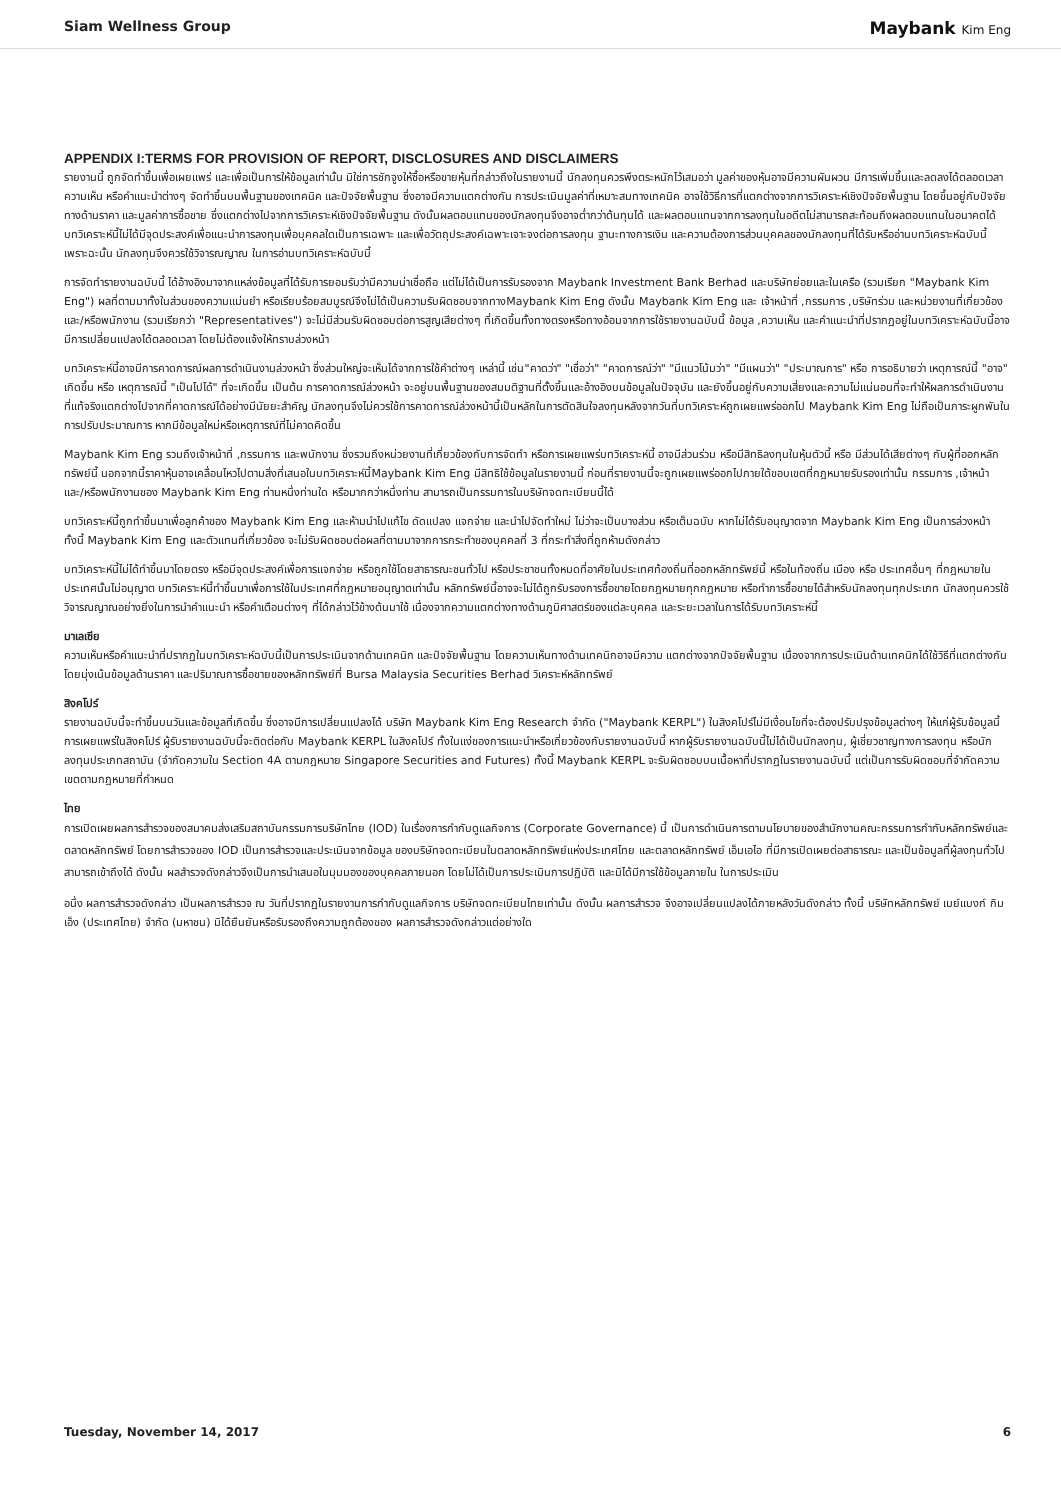Siam Wellness Group
Maybank Kim Eng
APPENDIX I:TERMS FOR PROVISION OF REPORT, DISCLOSURES AND DISCLAIMERS
รายงานนี้ ถูกจัดทำขึ้นเพื่อเผยแพร่ และเพื่อเป็นการให้ข้อมูลเท่านั้น มิใช่การชักจูงให้ซื้อหรือขายหุ้นที่กล่าวถึงในรายงานนี้ นักลงทุนควรพึงตระหนักไว้เสมอว่า มูลค่าของหุ้นอาจมีความผันผวน มีการเพิ่มขึ้นและลดลงได้ตลอดเวลา ความเห็น หรือคำแนะนำต่างๆ จัดทำขึ้นบนพื้นฐานของเทคนิค และปัจจัยพื้นฐาน ซึ่งอาจมีความแตกต่างกัน การประเมินมูลค่าที่เหมาะสมทางเทคนิค อาจใช้วิธีการที่แตกต่างจากการวิเคราะห์เชิงปัจจัยพื้นฐาน โดยขึ้นอยู่กับปัจจัยทางด้านราคา และมูลค่าการซื้อขาย ซึ่งแตกต่างไปจากการวิเคราะห์เชิงปัจจัยพื้นฐาน ดังนั้นผลตอบแทนของนักลงทุนจึงอาจต่ำกว่าต้นทุนได้ และผลตอบแทนจากการลงทุนในอดีตไม่สามารถสะท้อนถึงผลตอบแทนในอนาคตได้ บทวิเคราะห์นี้ไม่ได้มีจุดประสงค์เพื่อแนะนำการลงทุนเพื่อบุคคลใดเป็นการเฉพาะ และเพื่อวัตถุประสงค์เฉพาะเจาะจงต่อการลงทุน ฐานะทางการเงิน และความต้องการส่วนบุคคลของนักลงทุนที่ได้รับหรืออ่านบทวิเคราะห์ฉบับนี้ เพราะฉะนั้น นักลงทุนจึงควรใช้วิจารณญาณ ในการอ่านบทวิเคราะห์ฉบับนี้
การจัดทำรายงานฉบับนี้ ได้อ้างอิงมาจากแหล่งข้อมูลที่ได้รับการยอมรับว่ามีความน่าเชื่อถือ แต่ไม่ได้เป็นการรับรองจาก Maybank Investment Bank Berhad และบริษัทย่อยและในเครือ (รวมเรียก "Maybank Kim Eng") ผลที่ตามมาทั้งในส่วนของความแม่นยำ หรือเรียบร้อยสมบูรณ์จึงไม่ได้เป็นความรับผิดชอบจากทางMaybank Kim Eng ดังนั้น Maybank Kim Eng และ เจ้าหน้าที่ ,กรรมการ ,บริษัทร่วม และหน่วยงานที่เกี่ยวข้อง และ/หรือพนักงาน (รวมเรียกว่า "Representatives") จะไม่มีส่วนรับผิดชอบต่อการสูญเสียต่างๆ ที่เกิดขึ้นทั้งทางตรงหรือทางอ้อมจากการใช้รายงานฉบับนี้ ข้อมูล ,ความเห็น และคำแนะนำที่ปรากฏอยู่ในบทวิเคราะห์ฉบับนี้อาจมีการเปลี่ยนแปลงได้ตลอดเวลา โดยไม่ต้องแจ้งให้ทราบล่วงหน้า
บทวิเคราะห์นี้อาจมีการคาดการณ์ผลการดำเนินงานล่วงหน้า ซึ่งส่วนใหญ่จะเห็นได้จากการใช้คำต่างๆ เหล่านี้ เช่น"คาดว่า" "เชื่อว่า" "คาดการณ์ว่า" "มีแนวโน้มว่า" "มีแผนว่า" "ประมาณการ" หรือ การอธิบายว่า เหตุการณ์นี้ "อาจ" เกิดขึ้น หรือ เหตุการณ์นี้ "เป็นไปได้" ที่จะเกิดขึ้น เป็นต้น การคาดการณ์ล่วงหน้า จะอยู่บนพื้นฐานของสมมติฐานที่ตั้งขึ้นและอ้างอิงบนข้อมูลในปัจจุบัน และยังขึ้นอยู่กับความเสี่ยงและความไม่แน่นอนที่จะทำให้ผลการดำเนินงานที่แท้จริงแตกต่างไปจากที่คาดการณ์ได้อย่างมีนัยยะสำคัญ นักลงทุนจึงไม่ควรใช้การคาดการณ์ล่วงหน้านี้เป็นหลักในการตัดสินใจลงทุนหลังจากวันที่บทวิเคราะห์ถูกเผยแพร่ออกไป Maybank Kim Eng ไม่ถือเป็นภาระผูกพันในการปรับประมาณการ หากมีข้อมูลใหม่หรือเหตุการณ์ที่ไม่คาดคิดขึ้น
Maybank Kim Eng รวมถึงเจ้าหน้าที่ ,กรรมการ และพนักงาน ซึ่งรวมถึงหน่วยงานที่เกี่ยวข้องกับการจัดทำ หรือการเผยแพร่บทวิเคราะห์นี้ อาจมีส่วนร่วม หรือมีสิทธิลงทุนในหุ้นตัวนี้ หรือ มีส่วนได้เสียต่างๆ กับผู้ที่ออกหลักทรัพย์นี้ นอกจากนี้ราคาหุ้นอาจเคลื่อนไหวไปตามสิ่งที่เสนอในบทวิเคราะห์นี้Maybank Kim Eng มีสิทธิใช้ข้อมูลในรายงานนี้ ก่อนที่รายงานนี้จะถูกเผยแพร่ออกไปภายใต้ขอบเขตที่กฎหมายรับรองเท่านั้น กรรมการ ,เจ้าหน้า และ/หรือพนักงานของ Maybank Kim Eng ท่านหนึ่งท่านใด หรือมากกว่าหนึ่งท่าน สามารถเป็นกรรมการในบริษัทจดทะเบียนนี้ได้
บทวิเคราะห์นี้ถูกทำขึ้นมาเพื่อลูกค้าของ Maybank Kim Eng และห้ามนำไปแก้ไข ดัดแปลง แจกจ่าย และนำไปจัดทำใหม่ ไม่ว่าจะเป็นบางส่วน หรือเต็มฉบับ หากไม่ได้รับอนุญาตจาก Maybank Kim Eng เป็นการล่วงหน้า ทั้งนี้ Maybank Kim Eng และตัวแทนที่เกี่ยวข้อง จะไม่รับผิดชอบต่อผลที่ตามมาจากการกระทำของบุคคลที่ 3 ที่กระทำสิ่งที่ถูกห้ามดังกล่าว
บทวิเคราะห์นี้ไม่ได้ทำขึ้นมาโดยตรง หรือมีจุดประสงค์เพื่อการแจกจ่าย หรือถูกใช้โดยสาธารณะชนทั่วไป หรือประชาชนทั้งหมดที่อาศัยในประเทศท้องถิ่นที่ออกหลักทรัพย์นี้ หรือในท้องถิ่น เมือง หรือ ประเทศอื่นๆ ที่กฎหมายในประเทศนั้นไม่อนุญาต บทวิเคราะห์นี้ทำขึ้นมาเพื่อการใช้ในประเทศที่กฎหมายอนุญาตเท่านั้น หลักทรัพย์นี้อาจจะไม่ได้ถูกรับรองการซื้อขายโดยกฎหมายทุกกฎหมาย หรือทำการซื้อขายได้สำหรับนักลงทุนทุกประเภท นักลงทุนควรใช้วิจารณญาณอย่างยิ่งในการนำคำแนะนำ หรือคำเตือนต่างๆ ที่ได้กล่าวไว้ข้างต้นมาใช้ เนื่องจากความแตกต่างทางด้านภูมิศาสตร์ของแต่ละบุคคล และระยะเวลาในการได้รับบทวิเคราะห์นี้
มาเลเซีย
ความเห็นหรือคำแนะนำที่ปรากฏในบทวิเคราะห์ฉบับนี้เป็นการประเมินจากด้านเทคนิก และปัจจัยพื้นฐาน โดยความเห็นทางด้านเทคนิกอาจมีความ แตกต่างจากปัจจัยพื้นฐาน เนื่องจากการประเมินด้านเทคนิกได้ใช้วิธีที่แตกต่างกัน โดยมุ่งเน้นข้อมูลด้านราคา และปริมาณการซื้อขายของหลักทรัพย์ที่ Bursa Malaysia Securities Berhad วิเคราะห์หลักทรัพย์
สิงคโปร์
รายงานฉบับนี้จะทำขึ้นบนวันและข้อมูลที่เกิดขึ้น ซึ่งอาจมีการเปลี่ยนแปลงได้ บริษัท Maybank Kim Eng Research จำกัด ("Maybank KERPL") ในสิงคโปร์ไม่มีเงื่อนไขที่จะต้องปรับปรุงข้อมูลต่างๆ ให้แก่ผู้รับข้อมูลนี้ การเผยแพร่ในสิงคโปร์ ผู้รับรายงานฉบับนี้จะติดต่อกับ Maybank KERPL ในสิงคโปร์ ทั้งในแง่ของการแนะนำหรือเกี่ยวข้องกับรายงานฉบับนี้ หากผู้รับรายงานฉบับนี้ไม่ได้เป็นนักลงทุน, ผู้เชี่ยวชาญทางการลงทุน หรือนักลงทุนประเภทสถาบัน (จำกัดความใน Section 4A ตามกฎหมาย Singapore Securities and Futures) ทั้งนี้ Maybank KERPL จะรับผิดชอบบนเนื้อหาที่ปรากฏในรายงานฉบับนี้ แต่เป็นการรับผิดชอบที่จำกัดความเขตตามกฎหมายที่กำหนด
ไทย
การเปิดเผยผลการสำรวจของสมาคมส่งเสริมสถาบันกรรมการบริษัทไทย (IOD) ในเรื่องการกำกับดูแลกิจการ (Corporate Governance) นี้ เป็นการดำเนินการตามนโยบายของสำนักงานคณะกรรมการกำกับหลักทรัพย์และตลาดหลักทรัพย์ โดยการสำรวจของ IOD เป็นการสำรวจและประเมินจากข้อมูล ของบริษัทจดทะเบียนในตลาดหลักทรัพย์แห่งประเทศไทย และตลาดหลักทรัพย์ เอ็มเอไอ ที่มีการเปิดเผยต่อสาธารณะ และเป็นข้อมูลที่ผู้ลงทุนทั่วไปสามารถเข้าถึงได้ ดังนั้น ผลสำรวจดังกล่าวจึงเป็นการนำเสนอในมุมมองของบุคคลภายนอก โดยไม่ได้เป็นการประเมินการปฏิบัติ และมิได้มีการใช้ข้อมูลภายใน ในการประเมิน
อนึ่ง ผลการสำรวจดังกล่าว เป็นผลการสำรวจ ณ วันที่ปรากฏในรายงานการกำกับดูแลกิจการ บริษัทจดทะเบียนไทยเท่านั้น ดังนั้น ผลการสำรวจ จึงอาจเปลี่ยนแปลงได้ภายหลังวันดังกล่าว ทั้งนี้ บริษัทหลักทรัพย์ เมย์แบงก์ กิมเอ็ง (ประเทศไทย) จำกัด (มหาชน) มิได้ยืนยันหรือรับรองถึงความถูกต้องของ ผลการสำรวจดังกล่าวแต่อย่างใด
Tuesday, November 14, 2017 6